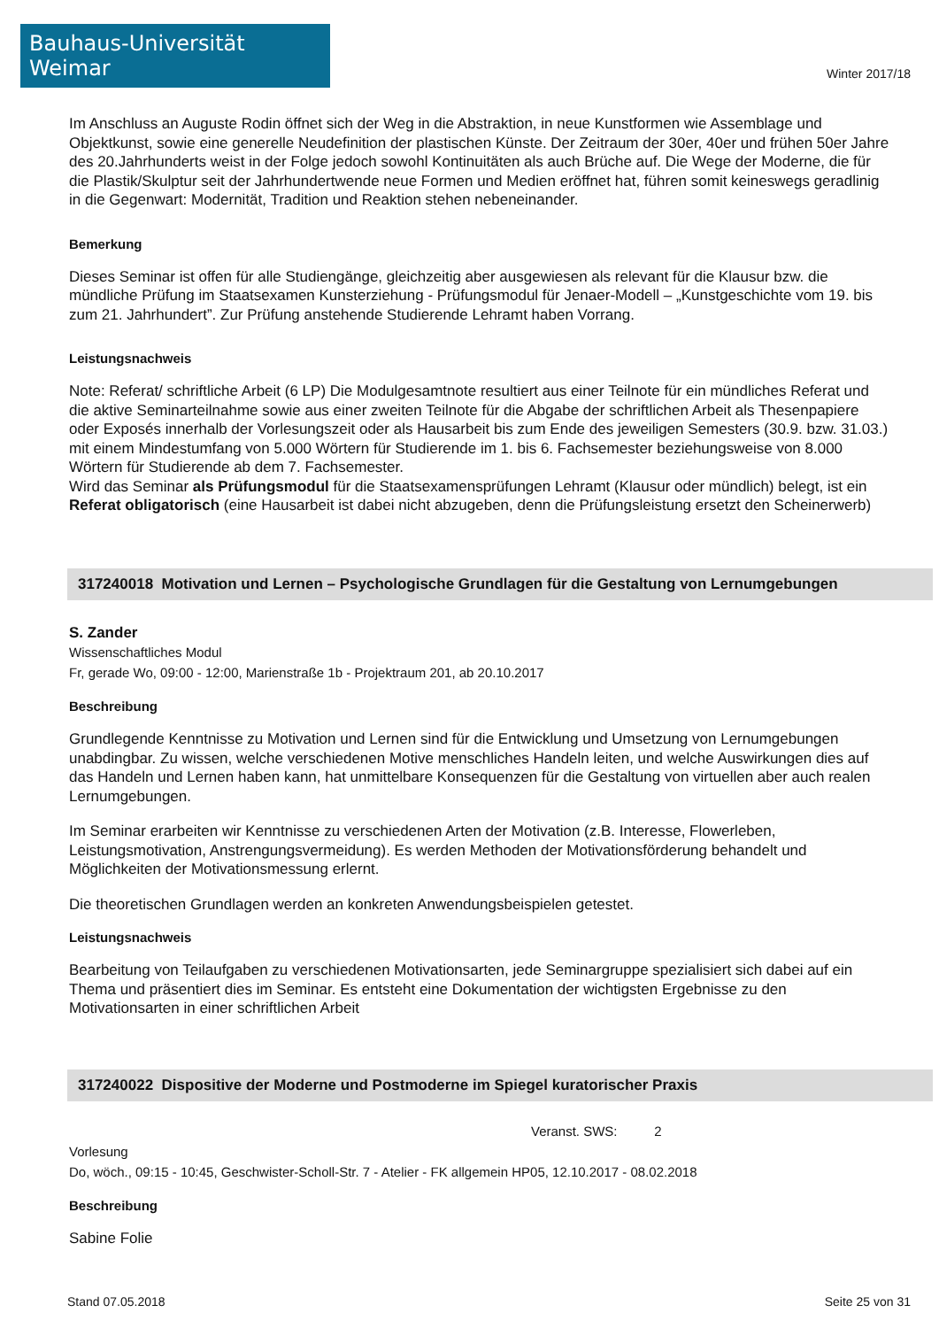Bauhaus-Universität Weimar
Winter 2017/18
Im Anschluss an Auguste Rodin öffnet sich der Weg in die Abstraktion, in neue Kunstformen wie Assemblage und Objektkunst, sowie eine generelle Neudefinition der plastischen Künste. Der Zeitraum der 30er, 40er und frühen 50er Jahre des 20.Jahrhunderts weist in der Folge jedoch sowohl Kontinuitäten als auch Brüche auf. Die Wege der Moderne, die für die Plastik/Skulptur seit der Jahrhundertwende neue Formen und Medien eröffnet hat, führen somit keineswegs geradlinig in die Gegenwart: Modernität, Tradition und Reaktion stehen nebeneinander.
Bemerkung
Dieses Seminar ist offen für alle Studiengänge, gleichzeitig aber ausgewiesen als relevant für die Klausur bzw. die mündliche Prüfung im Staatsexamen Kunsterziehung - Prüfungsmodul für Jenaer-Modell – „Kunstgeschichte vom 19. bis zum 21. Jahrhundert”. Zur Prüfung anstehende Studierende Lehramt haben Vorrang.
Leistungsnachweis
Note: Referat/ schriftliche Arbeit (6 LP) Die Modulgesamtnote resultiert aus einer Teilnote für ein mündliches Referat und die aktive Seminarteilnahme sowie aus einer zweiten Teilnote für die Abgabe der schriftlichen Arbeit als Thesenpapiere oder Exposés innerhalb der Vorlesungszeit oder als Hausarbeit bis zum Ende des jeweiligen Semesters (30.9. bzw. 31.03.) mit einem Mindestumfang von 5.000 Wörtern für Studierende im 1. bis 6. Fachsemester beziehungsweise von 8.000 Wörtern für Studierende ab dem 7. Fachsemester.
Wird das Seminar als Prüfungsmodul für die Staatsexamensprüfungen Lehramt (Klausur oder mündlich) belegt, ist ein Referat obligatorisch (eine Hausarbeit ist dabei nicht abzugeben, denn die Prüfungsleistung ersetzt den Scheinerwerb)
317240018 Motivation und Lernen – Psychologische Grundlagen für die Gestaltung von Lernumgebungen
S. Zander
Wissenschaftliches Modul
Fr, gerade Wo, 09:00 - 12:00, Marienstraße 1b - Projektraum 201, ab 20.10.2017
Beschreibung
Grundlegende Kenntnisse zu Motivation und Lernen sind für die Entwicklung und Umsetzung von Lernumgebungen unabdingbar. Zu wissen, welche verschiedenen Motive menschliches Handeln leiten, und welche Auswirkungen dies auf das Handeln und Lernen haben kann, hat unmittelbare Konsequenzen für die Gestaltung von virtuellen aber auch realen Lernumgebungen.
Im Seminar erarbeiten wir Kenntnisse zu verschiedenen Arten der Motivation (z.B. Interesse, Flowerleben, Leistungsmotivation, Anstrengungsvermeidung). Es werden Methoden der Motivationsförderung behandelt und Möglichkeiten der Motivationsmessung erlernt.
Die theoretischen Grundlagen werden an konkreten Anwendungsbeispielen getestet.
Leistungsnachweis
Bearbeitung von Teilaufgaben zu verschiedenen Motivationsarten, jede Seminargruppe spezialisiert sich dabei auf ein Thema und präsentiert dies im Seminar. Es entsteht eine Dokumentation der wichtigsten Ergebnisse zu den Motivationsarten in einer schriftlichen Arbeit
317240022 Dispositive der Moderne und Postmoderne im Spiegel kuratorischer Praxis
Veranst. SWS: 2
Vorlesung
Do, wöch., 09:15 - 10:45, Geschwister-Scholl-Str. 7 - Atelier - FK allgemein HP05, 12.10.2017 - 08.02.2018
Beschreibung
Sabine Folie
Stand 07.05.2018 Seite 25 von 31